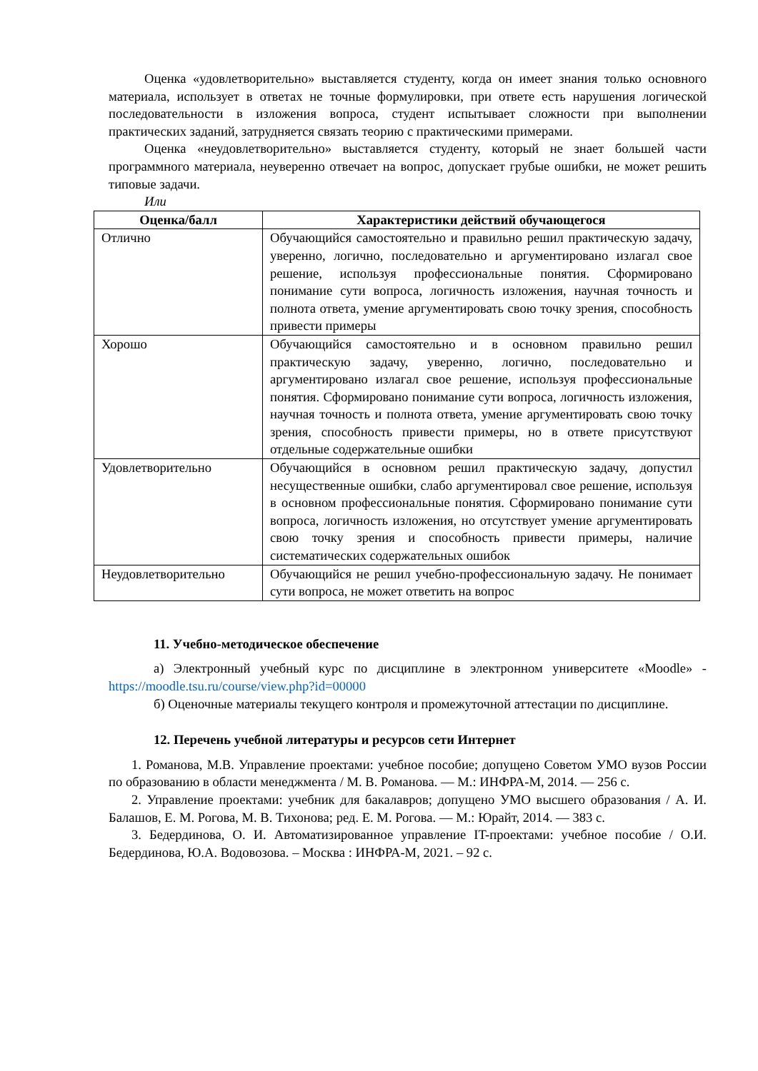Оценка «удовлетворительно» выставляется студенту, когда он имеет знания только основного материала, использует в ответах не точные формулировки, при ответе есть нарушения логической последовательности в изложения вопроса, студент испытывает сложности при выполнении практических заданий, затрудняется связать теорию с практическими примерами.
Оценка «неудовлетворительно» выставляется студенту, который не знает большей части программного материала, неуверенно отвечает на вопрос, допускает грубые ошибки, не может решить типовые задачи.
Или
| Оценка/балл | Характеристики действий обучающегося |
| --- | --- |
| Отлично | Обучающийся самостоятельно и правильно решил практическую задачу, уверенно, логично, последовательно и аргументировано излагал свое решение, используя профессиональные понятия. Сформировано понимание сути вопроса, логичность изложения, научная точность и полнота ответа, умение аргументировать свою точку зрения, способность привести примеры |
| Хорошо | Обучающийся самостоятельно и в основном правильно решил практическую задачу, уверенно, логично, последовательно и аргументировано излагал свое решение, используя профессиональные понятия. Сформировано понимание сути вопроса, логичность изложения, научная точность и полнота ответа, умение аргументировать свою точку зрения, способность привести примеры, но в ответе присутствуют отдельные содержательные ошибки |
| Удовлетворительно | Обучающийся в основном решил практическую задачу, допустил несущественные ошибки, слабо аргументировал свое решение, используя в основном профессиональные понятия. Сформировано понимание сути вопроса, логичность изложения, но отсутствует умение аргументировать свою точку зрения и способность привести примеры, наличие систематических содержательных ошибок |
| Неудовлетворительно | Обучающийся не решил учебно-профессиональную задачу. Не понимает сути вопроса, не может ответить на вопрос |
11. Учебно-методическое обеспечение
а) Электронный учебный курс по дисциплине в электронном университете «Moodle» - https://moodle.tsu.ru/course/view.php?id=00000
б) Оценочные материалы текущего контроля и промежуточной аттестации по дисциплине.
12. Перечень учебной литературы и ресурсов сети Интернет
1. Романова, М.В. Управление проектами: учебное пособие; допущено Советом УМО вузов России по образованию в области менеджмента / М. В. Романова. — М.: ИНФРА-М, 2014. — 256 с.
2. Управление проектами: учебник для бакалавров; допущено УМО высшего образования / А. И. Балашов, Е. М. Рогова, М. В. Тихонова; ред. Е. М. Рогова. — М.: Юрайт, 2014. — 383 с.
3. Бедердинова, О. И. Автоматизированное управление IT-проектами: учебное пособие / О.И. Бедердинова, Ю.А. Водовозова. – Москва : ИНФРА-М, 2021. – 92 с.